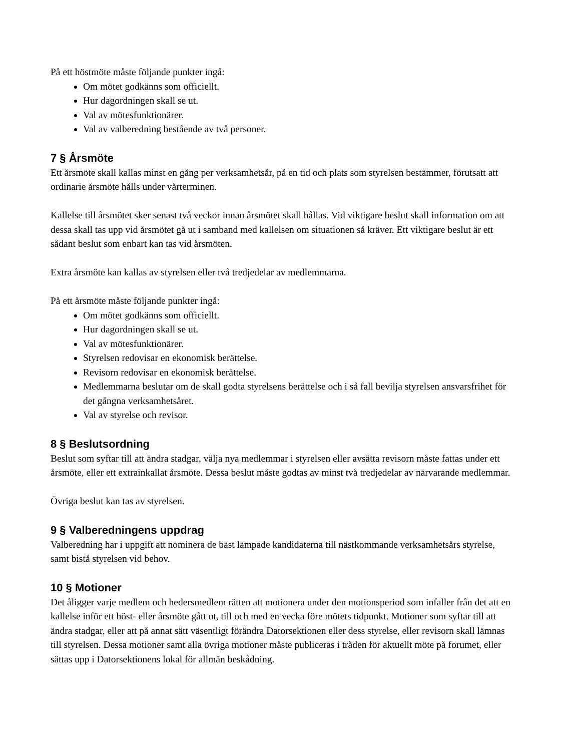På ett höstmöte måste följande punkter ingå:
Om mötet godkänns som officiellt.
Hur dagordningen skall se ut.
Val av mötesfunktionärer.
Val av valberedning bestående av två personer.
7 § Årsmöte
Ett årsmöte skall kallas minst en gång per verksamhetsår, på en tid och plats som styrelsen bestämmer, förutsatt att ordinarie årsmöte hålls under vårterminen.
Kallelse till årsmötet sker senast två veckor innan årsmötet skall hållas. Vid viktigare beslut skall information om att dessa skall tas upp vid årsmötet gå ut i samband med kallelsen om situationen så kräver. Ett viktigare beslut är ett sådant beslut som enbart kan tas vid årsmöten.
Extra årsmöte kan kallas av styrelsen eller två tredjedelar av medlemmarna.
På ett årsmöte måste följande punkter ingå:
Om mötet godkänns som officiellt.
Hur dagordningen skall se ut.
Val av mötesfunktionärer.
Styrelsen redovisar en ekonomisk berättelse.
Revisorn redovisar en ekonomisk berättelse.
Medlemmarna beslutar om de skall godta styrelsens berättelse och i så fall bevilja styrelsen ansvarsfrihet för det gångna verksamhetsåret.
Val av styrelse och revisor.
8 § Beslutsordning
Beslut som syftar till att ändra stadgar, välja nya medlemmar i styrelsen eller avsätta revisorn måste fattas under ett årsmöte, eller ett extrainkallat årsmöte. Dessa beslut måste godtas av minst två tredjedelar av närvarande medlemmar.
Övriga beslut kan tas av styrelsen.
9 § Valberedningens uppdrag
Valberedning har i uppgift att nominera de bäst lämpade kandidaterna till nästkommande verksamhetsårs styrelse, samt bistå styrelsen vid behov.
10 § Motioner
Det åligger varje medlem och hedersmedlem rätten att motionera under den motionsperiod som infaller från det att en kallelse inför ett höst- eller årsmöte gått ut, till och med en vecka före mötets tidpunkt. Motioner som syftar till att ändra stadgar, eller att på annat sätt väsentligt förändra Datorsektionen eller dess styrelse, eller revisorn skall lämnas till styrelsen. Dessa motioner samt alla övriga motioner måste publiceras i tråden för aktuellt möte på forumet, eller sättas upp i Datorsektionens lokal för allmän beskådning.